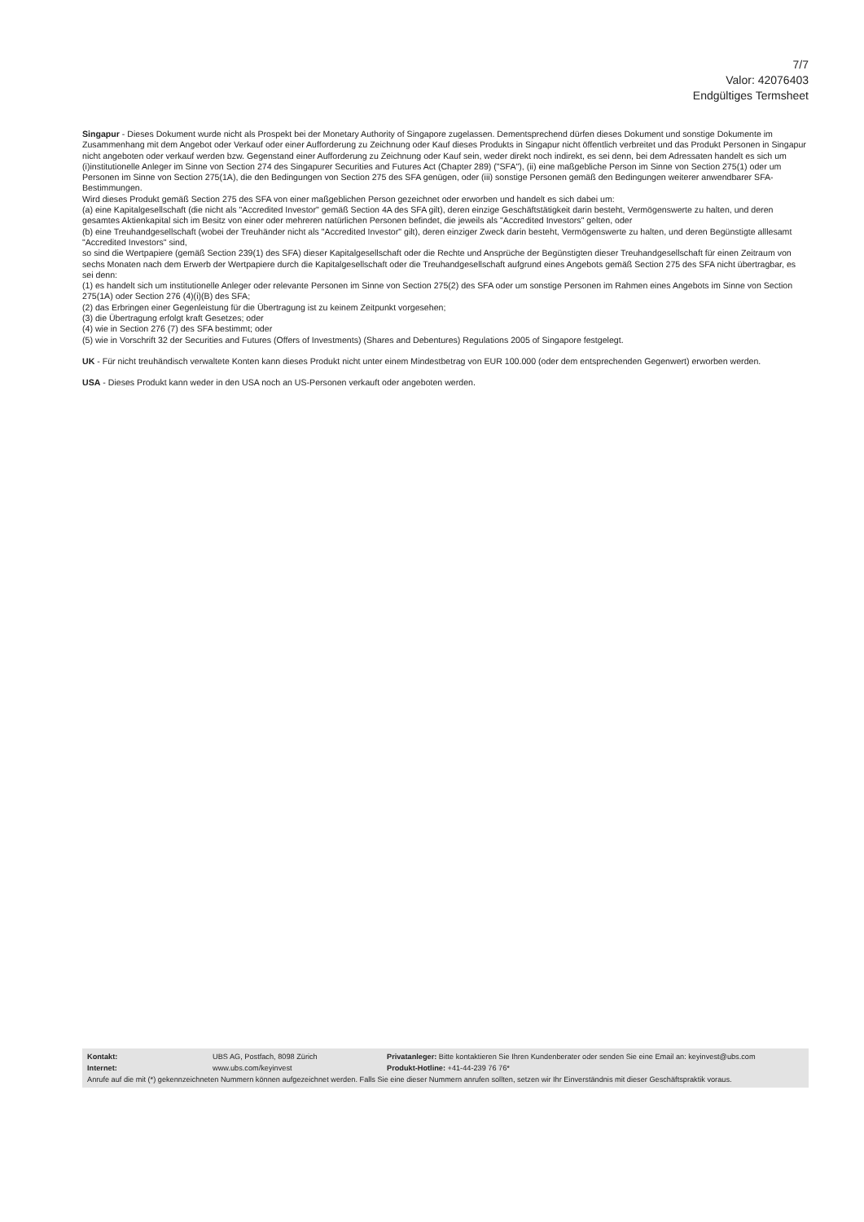7/7
Valor: 42076403
Endgültiges Termsheet
Singapur - Dieses Dokument wurde nicht als Prospekt bei der Monetary Authority of Singapore zugelassen. Dementsprechend dürfen dieses Dokument und sonstige Dokumente im Zusammenhang mit dem Angebot oder Verkauf oder einer Aufforderung zu Zeichnung oder Kauf dieses Produkts in Singapur nicht öffentlich verbreitet und das Produkt Personen in Singapur nicht angeboten oder verkauf werden bzw. Gegenstand einer Aufforderung zu Zeichnung oder Kauf sein, weder direkt noch indirekt, es sei denn, bei dem Adressaten handelt es sich um (i)institutionelle Anleger im Sinne von Section 274 des Singapurer Securities and Futures Act (Chapter 289) ("SFA"), (ii) eine maßgebliche Person im Sinne von Section 275(1) oder um Personen im Sinne von Section 275(1A), die den Bedingungen von Section 275 des SFA genügen, oder (iii) sonstige Personen gemäß den Bedingungen weiterer anwendbarer SFA-Bestimmungen.
Wird dieses Produkt gemäß Section 275 des SFA von einer maßgeblichen Person gezeichnet oder erworben und handelt es sich dabei um:
(a) eine Kapitalgesellschaft (die nicht als "Accredited Investor" gemäß Section 4A des SFA gilt), deren einzige Geschäftstätigkeit darin besteht, Vermögenswerte zu halten, und deren gesamtes Aktienkapital sich im Besitz von einer oder mehreren natürlichen Personen befindet, die jeweils als "Accredited Investors" gelten, oder
(b) eine Treuhandgesellschaft (wobei der Treuhänder nicht als "Accredited Investor" gilt), deren einziger Zweck darin besteht, Vermögenswerte zu halten, und deren Begünstigte alllesamt "Accredited Investors" sind,
so sind die Wertpapiere (gemäß Section 239(1) des SFA) dieser Kapitalgesellschaft oder die Rechte und Ansprüche der Begünstigten dieser Treuhandgesellschaft für einen Zeitraum von sechs Monaten nach dem Erwerb der Wertpapiere durch die Kapitalgesellschaft oder die Treuhandgesellschaft aufgrund eines Angebots gemäß Section 275 des SFA nicht übertragbar, es sei denn:
(1) es handelt sich um institutionelle Anleger oder relevante Personen im Sinne von Section 275(2) des SFA oder um sonstige Personen im Rahmen eines Angebots im Sinne von Section 275(1A) oder Section 276 (4)(i)(B) des SFA;
(2) das Erbringen einer Gegenleistung für die Übertragung ist zu keinem Zeitpunkt vorgesehen;
(3) die Übertragung erfolgt kraft Gesetzes; oder
(4) wie in Section 276 (7) des SFA bestimmt; oder
(5) wie in Vorschrift 32 der Securities and Futures (Offers of Investments) (Shares and Debentures) Regulations 2005 of Singapore festgelegt.
UK - Für nicht treuhändisch verwaltete Konten kann dieses Produkt nicht unter einem Mindestbetrag von EUR 100.000 (oder dem entsprechenden Gegenwert) erworben werden.
USA - Dieses Produkt kann weder in den USA noch an US-Personen verkauft oder angeboten werden.
| Kontakt: | UBS AG, Postfach, 8098 Zürich | Privatanleger: Bitte kontaktieren Sie Ihren Kundenberater oder senden Sie eine Email an: keyinvest@ubs.com |
| Internet: | www.ubs.com/keyinvest | Produkt-Hotline: +41-44-239 76 76* |
| Anrufe auf die mit (*) gekennzeichneten Nummern können aufgezeichnet werden. Falls Sie eine dieser Nummern anrufen sollten, setzen wir Ihr Einverständnis mit dieser Geschäftspraktik voraus. | | |